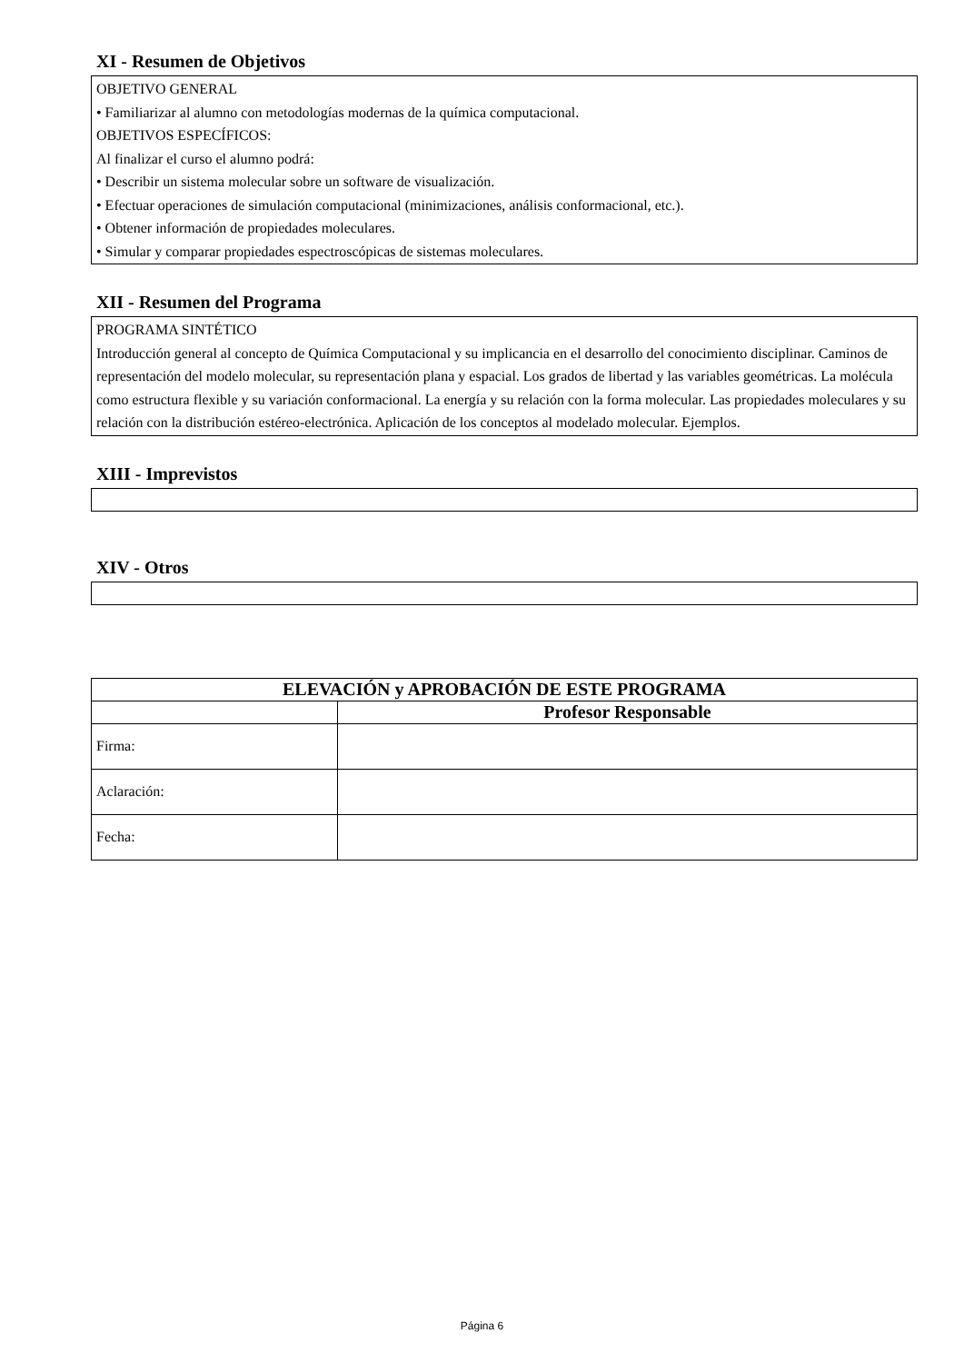XI - Resumen de Objetivos
OBJETIVO GENERAL
• Familiarizar al alumno con metodologías modernas de la química computacional.
OBJETIVOS ESPECÍFICOS:
Al finalizar el curso el alumno podrá:
• Describir un sistema molecular sobre un software de visualización.
• Efectuar operaciones de simulación computacional (minimizaciones, análisis conformacional, etc.).
• Obtener información de propiedades moleculares.
• Simular y comparar propiedades espectroscópicas de sistemas moleculares.
XII - Resumen del Programa
PROGRAMA SINTÉTICO
Introducción general al concepto de Química Computacional y su implicancia en el desarrollo del conocimiento disciplinar. Caminos de representación del modelo molecular, su representación plana y espacial. Los grados de libertad y las variables geométricas. La molécula como estructura flexible y su variación conformacional. La energía y su relación con la forma molecular. Las propiedades moleculares y su relación con la distribución estéreo-electrónica. Aplicación de los conceptos al modelado molecular. Ejemplos.
XIII - Imprevistos
XIV - Otros
| ELEVACIÓN y APROBACIÓN DE ESTE PROGRAMA | |
| --- | --- |
| | Profesor Responsable |
| Firma: | |
| Aclaración: | |
| Fecha: | |
Página 6